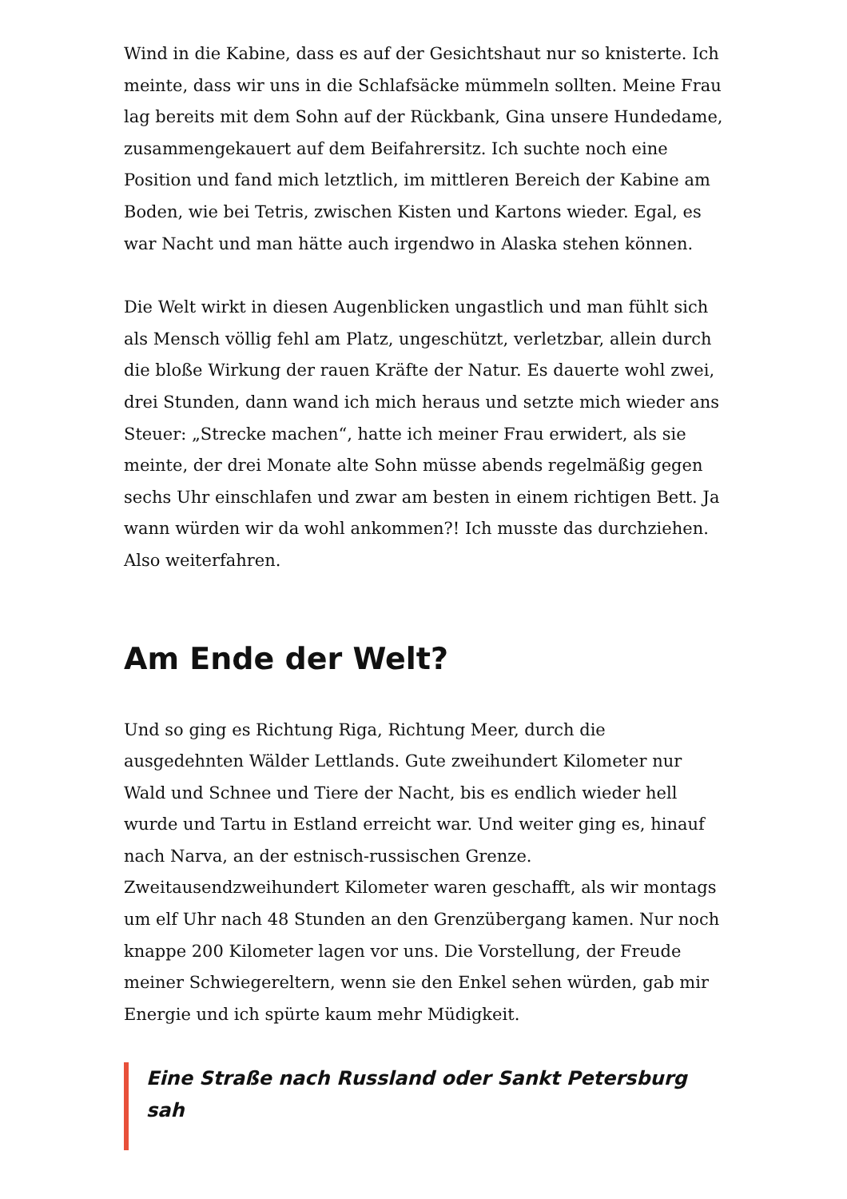Wind in die Kabine, dass es auf der Gesichtshaut nur so knisterte. Ich meinte, dass wir uns in die Schlafsäcke mümmeln sollten. Meine Frau lag bereits mit dem Sohn auf der Rückbank, Gina unsere Hundedame, zusammengekauert auf dem Beifahrersitz. Ich suchte noch eine Position und fand mich letztlich, im mittleren Bereich der Kabine am Boden, wie bei Tetris, zwischen Kisten und Kartons wieder. Egal, es war Nacht und man hätte auch irgendwo in Alaska stehen können.
Die Welt wirkt in diesen Augenblicken ungastlich und man fühlt sich als Mensch völlig fehl am Platz, ungeschützt, verletzbar, allein durch die bloße Wirkung der rauen Kräfte der Natur. Es dauerte wohl zwei, drei Stunden, dann wand ich mich heraus und setzte mich wieder ans Steuer: „Strecke machen“, hatte ich meiner Frau erwidert, als sie meinte, der drei Monate alte Sohn müsse abends regelmäßig gegen sechs Uhr einschlafen und zwar am besten in einem richtigen Bett. Ja wann würden wir da wohl ankommen?! Ich musste das durchziehen. Also weiterfahren.
Am Ende der Welt?
Und so ging es Richtung Riga, Richtung Meer, durch die ausgedehnten Wälder Lettlands. Gute zweihundert Kilometer nur Wald und Schnee und Tiere der Nacht, bis es endlich wieder hell wurde und Tartu in Estland erreicht war. Und weiter ging es, hinauf nach Narva, an der estnisch-russischen Grenze. Zweitausendzweihundert Kilometer waren geschafft, als wir montags um elf Uhr nach 48 Stunden an den Grenzübergang kamen. Nur noch knappe 200 Kilometer lagen vor uns. Die Vorstellung, der Freude meiner Schwiegereltern, wenn sie den Enkel sehen würden, gab mir Energie und ich spürte kaum mehr Müdigkeit.
Eine Straße nach Russland oder Sankt Petersburg sah